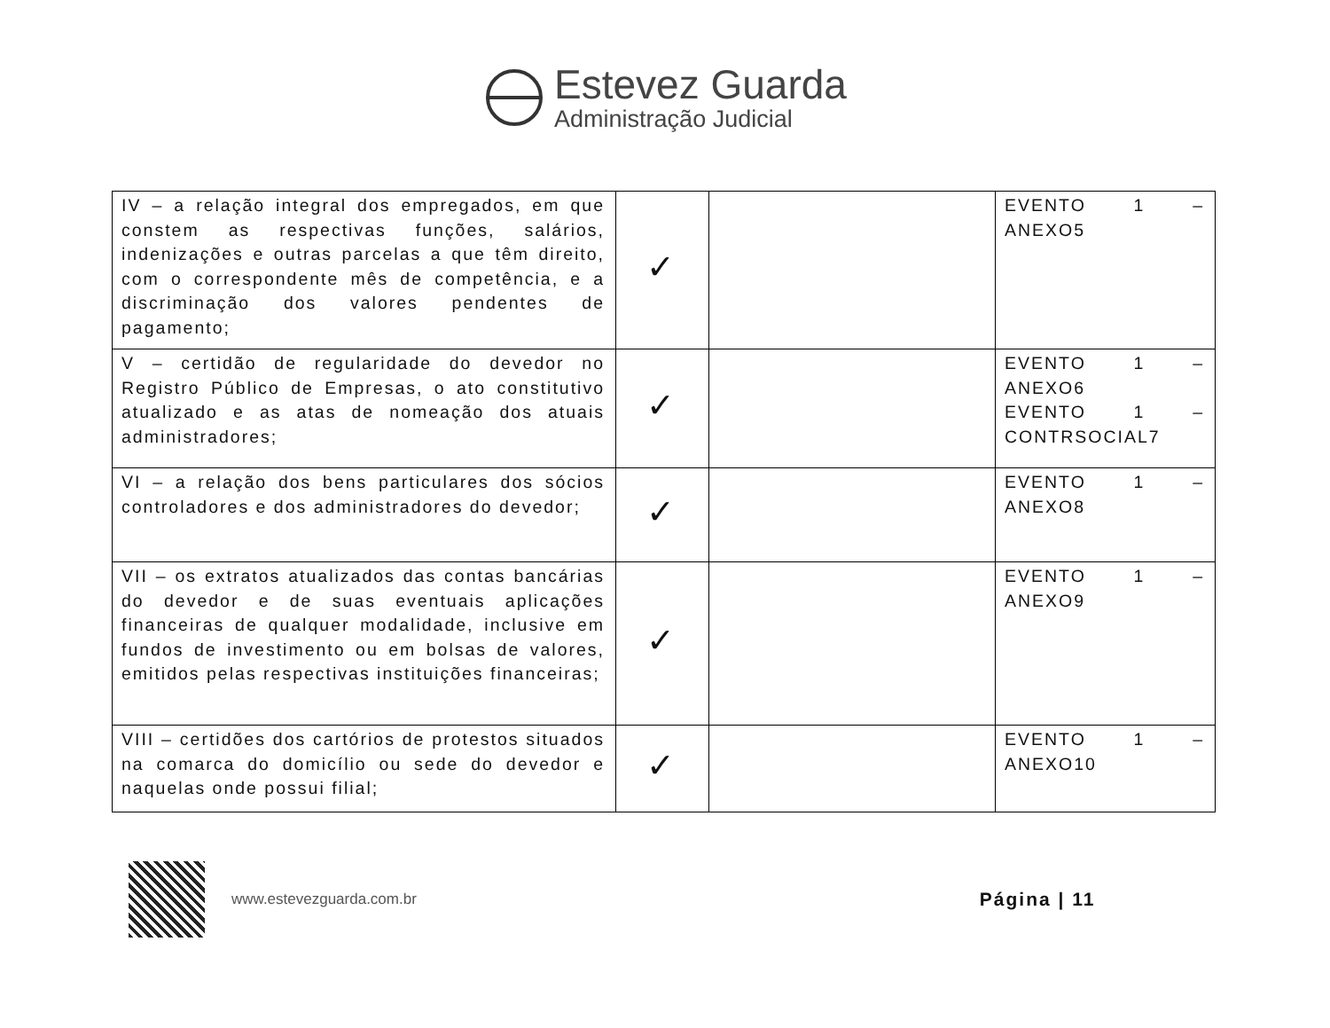Estevez Guarda
Administração Judicial
| IV – a relação integral dos empregados, em que constem as respectivas funções, salários, indenizações e outras parcelas a que têm direito, com o correspondente mês de competência, e a discriminação dos valores pendentes de pagamento; | ✓ | | EVENTO 1 – ANEXO5 |
| V – certidão de regularidade do devedor no Registro Público de Empresas, o ato constitutivo atualizado e as atas de nomeação dos atuais administradores; | ✓ | | EVENTO 1 – ANEXO6 EVENTO 1 – CONTRSOCIAL7 |
| VI – a relação dos bens particulares dos sócios controladores e dos administradores do devedor; | ✓ | | EVENTO 1 – ANEXO8 |
| VII – os extratos atualizados das contas bancárias do devedor e de suas eventuais aplicações financeiras de qualquer modalidade, inclusive em fundos de investimento ou em bolsas de valores, emitidos pelas respectivas instituições financeiras; | ✓ | | EVENTO 1 – ANEXO9 |
| VIII – certidões dos cartórios de protestos situados na comarca do domicílio ou sede do devedor e naquelas onde possui filial; | ✓ | | EVENTO 1 – ANEXO10 |
www.estevezguarda.com.br
Página | 11